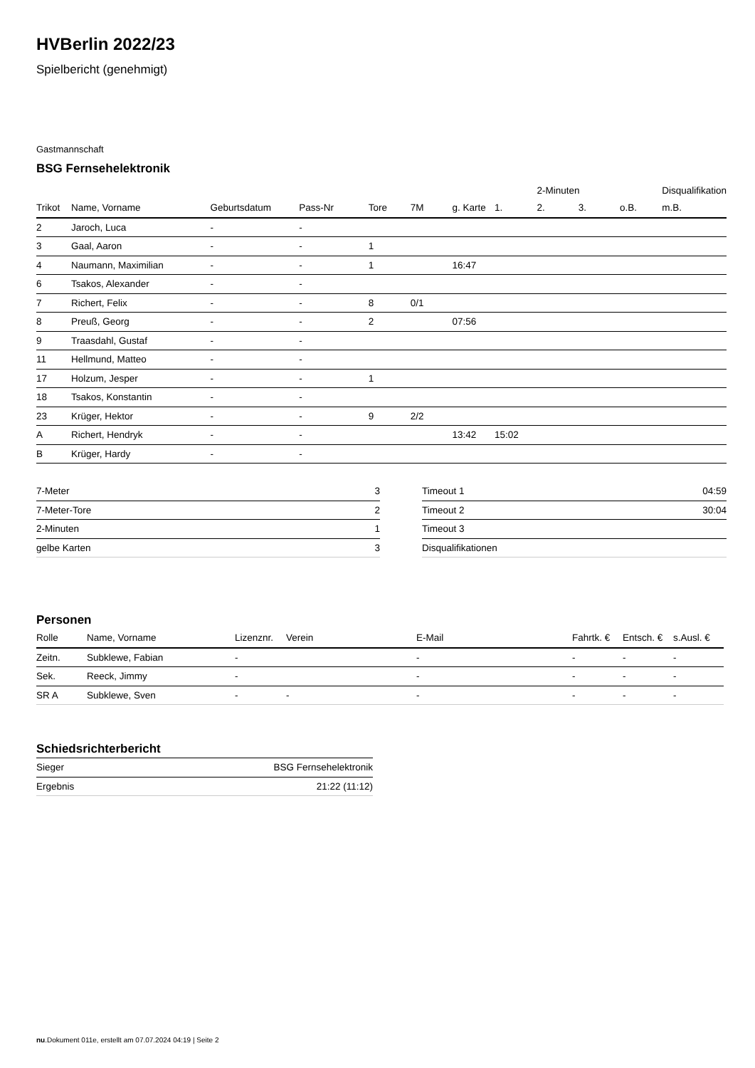HVBerlin 2022/23
Spielbericht (genehmigt)
Gastmannschaft
BSG Fernsehelektronik
| | | | | | | | | 2-Minuten | | | Disqualifikation |
| --- | --- | --- | --- | --- | --- | --- | --- | --- | --- | --- | --- |
| Trikot | Name, Vorname | Geburtsdatum | Pass-Nr | Tore | 7M | g. Karte | 1. | 2. | 3. | o.B. | m.B. |
| 2 | Jaroch, Luca | - | - | | | | | | | | |
| 3 | Gaal, Aaron | - | - | 1 | | | | | | | |
| 4 | Naumann, Maximilian | - | - | 1 | | 16:47 | | | | | |
| 6 | Tsakos, Alexander | - | - | | | | | | | | |
| 7 | Richert, Felix | - | - | 8 | 0/1 | | | | | | |
| 8 | Preuß, Georg | - | - | 2 | | 07:56 | | | | | |
| 9 | Traasdahl, Gustaf | - | - | | | | | | | | |
| 11 | Hellmund, Matteo | - | - | | | | | | | | |
| 17 | Holzum, Jesper | - | - | 1 | | | | | | | |
| 18 | Tsakos, Konstantin | - | - | | | | | | | | |
| 23 | Krüger, Hektor | - | - | 9 | 2/2 | | | | | | |
| A | Richert, Hendryk | - | - | | | 13:42 | 15:02 | | | | |
| B | Krüger, Hardy | - | - | | | | | | | | |
| 7-Meter | 3 |
| 7-Meter-Tore | 2 |
| 2-Minuten | 1 |
| gelbe Karten | 3 |
| Timeout 1 | 04:59 |
| Timeout 2 | 30:04 |
| Timeout 3 | |
| Disqualifikationen | |
Personen
| Rolle | Name, Vorname | Lizenznr. | Verein | E-Mail | Fahrtk. € | Entsch. € | s.Ausl. € |
| --- | --- | --- | --- | --- | --- | --- | --- |
| Zeitn. | Subklewe, Fabian | - | | - | - | - | - |
| Sek. | Reeck, Jimmy | - | | - | - | - | - |
| SR A | Subklewe, Sven | - | - | - | - | - | - |
Schiedsrichterbericht
| Sieger | BSG Fernsehelektronik |
| Ergebnis | 21:22 (11:12) |
nu.Dokument 011e, erstellt am 07.07.2024 04:19 | Seite 2